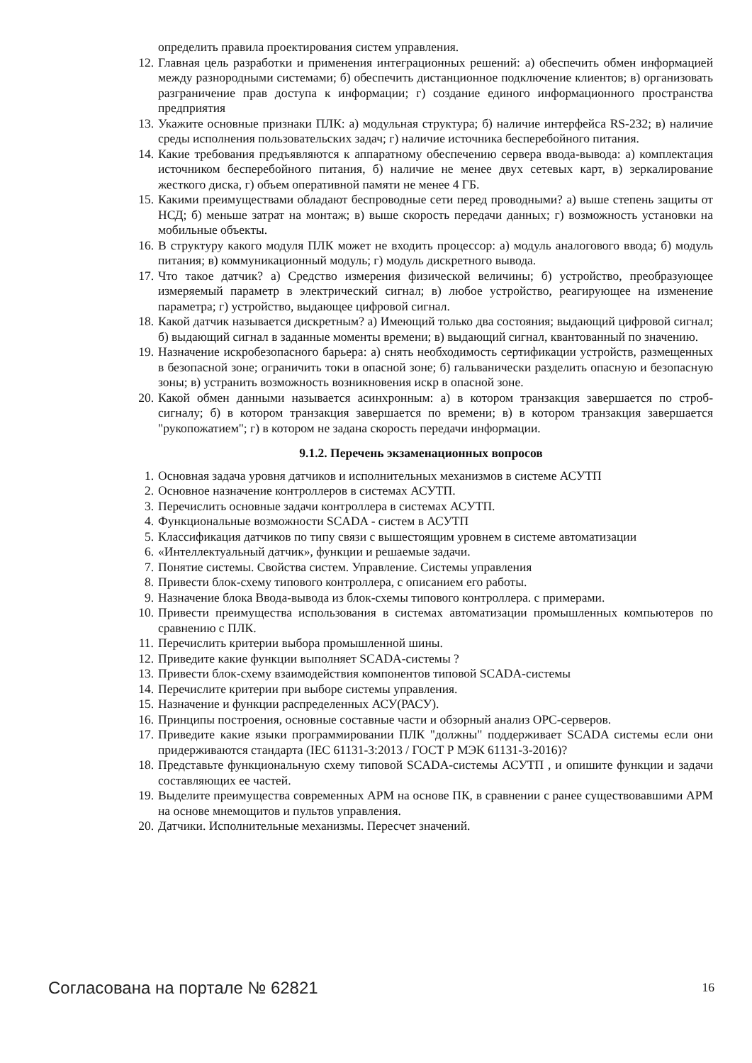определить правила проектирования систем управления.
12. Главная цель разработки и применения интеграционных решений: а) обеспечить обмен информацией между разнородными системами; б) обеспечить дистанционное подключение клиентов; в) организовать разграничение прав доступа к информации; г) создание единого информационного пространства предприятия
13. Укажите основные признаки ПЛК: а) модульная структура; б) наличие интерфейса RS-232; в) наличие среды исполнения пользовательских задач; г) наличие источника бесперебойного питания.
14. Какие требования предъявляются к аппаратному обеспечению сервера ввода-вывода: а) комплектация источником бесперебойного питания, б) наличие не менее двух сетевых карт, в) зеркалирование жесткого диска, г) объем оперативной памяти не менее 4 ГБ.
15. Какими преимуществами обладают беспроводные сети перед проводными? а) выше степень защиты от НСД; б) меньше затрат на монтаж; в) выше скорость передачи данных; г) возможность установки на мобильные объекты.
16. В структуру какого модуля ПЛК может не входить процессор: а) модуль аналогового ввода; б) модуль питания; в) коммуникационный модуль; г) модуль дискретного вывода.
17. Что такое датчик? а) Средство измерения физической величины; б) устройство, преобразующее измеряемый параметр в электрический сигнал; в) любое устройство, реагирующее на изменение параметра; г) устройство, выдающее цифровой сигнал.
18. Какой датчик называется дискретным? а) Имеющий только два состояния; выдающий цифровой сигнал; б) выдающий сигнал в заданные моменты времени; в) выдающий сигнал, квантованный по значению.
19. Назначение искробезопасного барьера: а) снять необходимость сертификации устройств, размещенных в безопасной зоне; ограничить токи в опасной зоне; б) гальванически разделить опасную и безопасную зоны; в) устранить возможность возникновения искр в опасной зоне.
20. Какой обмен данными называется асинхронным: а) в котором транзакция завершается по строб-сигналу; б) в котором транзакция завершается по времени; в) в котором транзакция завершается "рукопожатием"; г) в котором не задана скорость передачи информации.
9.1.2. Перечень экзаменационных вопросов
1. Основная задача уровня датчиков и исполнительных механизмов в системе АСУТП
2. Основное назначение контроллеров в системах АСУТП.
3. Перечислить основные задачи контроллера в системах АСУТП.
4. Функциональные возможности SCADA - систем в АСУТП
5. Классификация датчиков по типу связи с вышестоящим уровнем в системе автоматизации
6. «Интеллектуальный датчик», функции и решаемые задачи.
7. Понятие системы. Свойства систем. Управление. Системы управления
8. Привести блок-схему типового контроллера, с описанием его работы.
9. Назначение блока Ввода-вывода из блок-схемы типового контроллера. с примерами.
10. Привести преимущества использования в системах автоматизации промышленных компьютеров по сравнению с ПЛК.
11. Перечислить критерии выбора промышленной шины.
12. Приведите какие функции выполняет SCADA-системы ?
13. Привести блок-схему взаимодействия компонентов типовой SCADA-системы
14. Перечислите критерии при выборе системы управления.
15. Назначение и функции распределенных АСУ(РАСУ).
16. Принципы построения, основные составные части и обзорный анализ OPC-серверов.
17. Приведите какие языки программировании ПЛК "должны" поддерживает SCADA системы если они придерживаются стандарта (IEC 61131-3:2013 / ГОСТ Р МЭК 61131-3-2016)?
18. Представьте функциональную схему типовой SCADA-системы АСУТП , и опишите функции и задачи составляющих ее частей.
19. Выделите преимущества современных АРМ на основе ПК, в сравнении с ранее существовавшими АРМ на основе мнемощитов и пультов управления.
20. Датчики. Исполнительные механизмы. Пересчет значений.
Согласована на портале № 62821 16